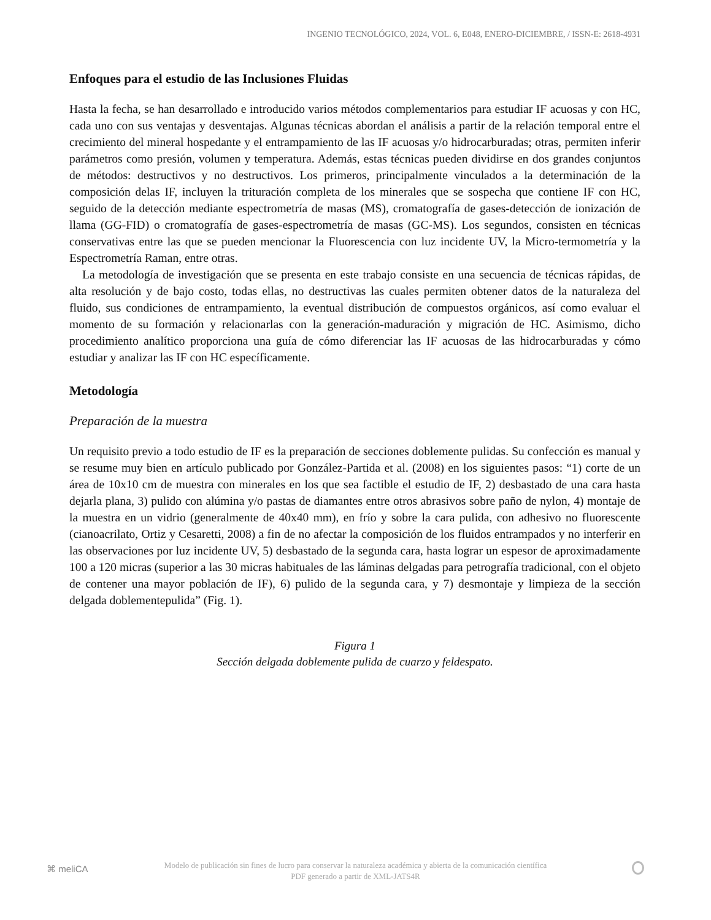INGENIO TECNOLÓGICO, 2024, VOL. 6, E048, ENERO-DICIEMBRE, / ISSN-E: 2618-4931
Enfoques para el estudio de las Inclusiones Fluidas
Hasta la fecha, se han desarrollado e introducido varios métodos complementarios para estudiar IF acuosas y con HC, cada uno con sus ventajas y desventajas. Algunas técnicas abordan el análisis a partir de la relación temporal entre el crecimiento del mineral hospedante y el entrampamiento de las IF acuosas y/o hidrocarburadas; otras, permiten inferir parámetros como presión, volumen y temperatura. Además, estas técnicas pueden dividirse en dos grandes conjuntos de métodos: destructivos y no destructivos. Los primeros, principalmente vinculados a la determinación de la composición delas IF, incluyen la trituración completa de los minerales que se sospecha que contiene IF con HC, seguido de la detección mediante espectrometría de masas (MS), cromatografía de gases-detección de ionización de llama (GG-FID) o cromatografía de gases-espectrometría de masas (GC-MS). Los segundos, consisten en técnicas conservativas entre las que se pueden mencionar la Fluorescencia con luz incidente UV, la Micro-termometría y la Espectrometría Raman, entre otras.
La metodología de investigación que se presenta en este trabajo consiste en una secuencia de técnicas rápidas, de alta resolución y de bajo costo, todas ellas, no destructivas las cuales permiten obtener datos de la naturaleza del fluido, sus condiciones de entrampamiento, la eventual distribución de compuestos orgánicos, así como evaluar el momento de su formación y relacionarlas con la generación-maduración y migración de HC. Asimismo, dicho procedimiento analítico proporciona una guía de cómo diferenciar las IF acuosas de las hidrocarburadas y cómo estudiar y analizar las IF con HC específicamente.
Metodología
Preparación de la muestra
Un requisito previo a todo estudio de IF es la preparación de secciones doblemente pulidas. Su confección es manual y se resume muy bien en artículo publicado por González-Partida et al. (2008) en los siguientes pasos: “1) corte de un área de 10x10 cm de muestra con minerales en los que sea factible el estudio de IF, 2) desbastado de una cara hasta dejarla plana, 3) pulido con alúmina y/o pastas de diamantes entre otros abrasivos sobre paño de nylon, 4) montaje de la muestra en un vidrio (generalmente de 40x40 mm), en frío y sobre la cara pulida, con adhesivo no fluorescente (cianoacrilato, Ortiz y Cesaretti, 2008) a fin de no afectar la composición de los fluidos entrampados y no interferir en las observaciones por luz incidente UV, 5) desbastado de la segunda cara, hasta lograr un espesor de aproximadamente 100 a 120 micras (superior a las 30 micras habituales de las láminas delgadas para petrografía tradicional, con el objeto de contener una mayor población de IF), 6) pulido de la segunda cara, y 7) desmontaje y limpieza de la sección delgada doblementepulida” (Fig. 1).
Figura 1
Sección delgada doblemente pulida de cuarzo y feldespato.
⌘ meliCA
Modelo de publicación sin fines de lucro para conservar la naturaleza académica y abierta de la comunicación científica
PDF generado a partir de XML-JATS4R